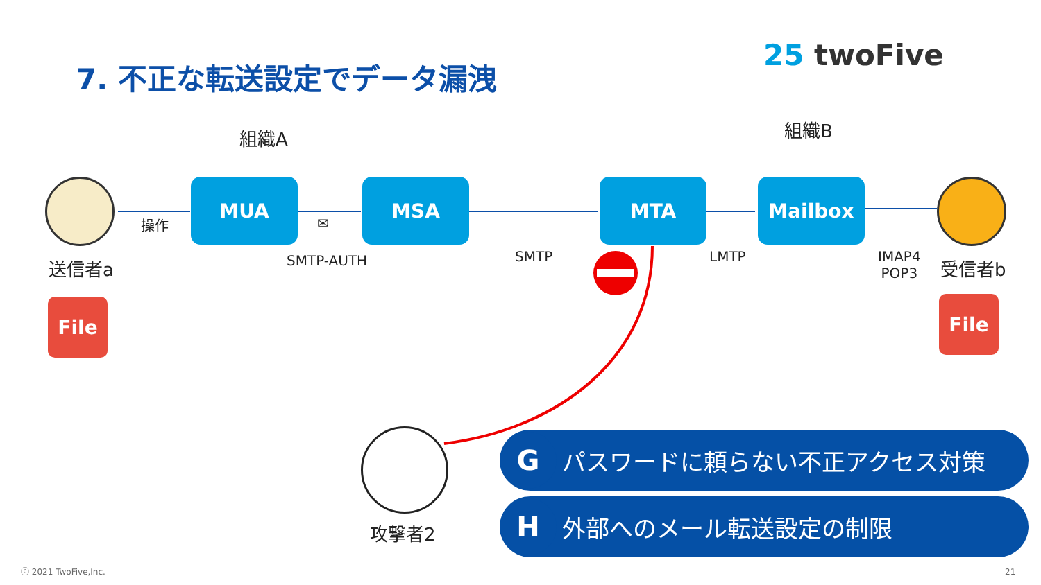7. 不正な転送設定でデータ漏洩 25 twoFive
組織A 組織B
操作
MUA MSA MTA Mailbox
✉
SMTP-AUTH SMTP LMTP
IMAP4
POP3
送信者a 受信者b
File File
攻撃者2
G
パスワードに頼らない不正アクセス対策
H
外部へのメール転送設定の制限
ⓒ 2021 TwoFive,Inc. 21